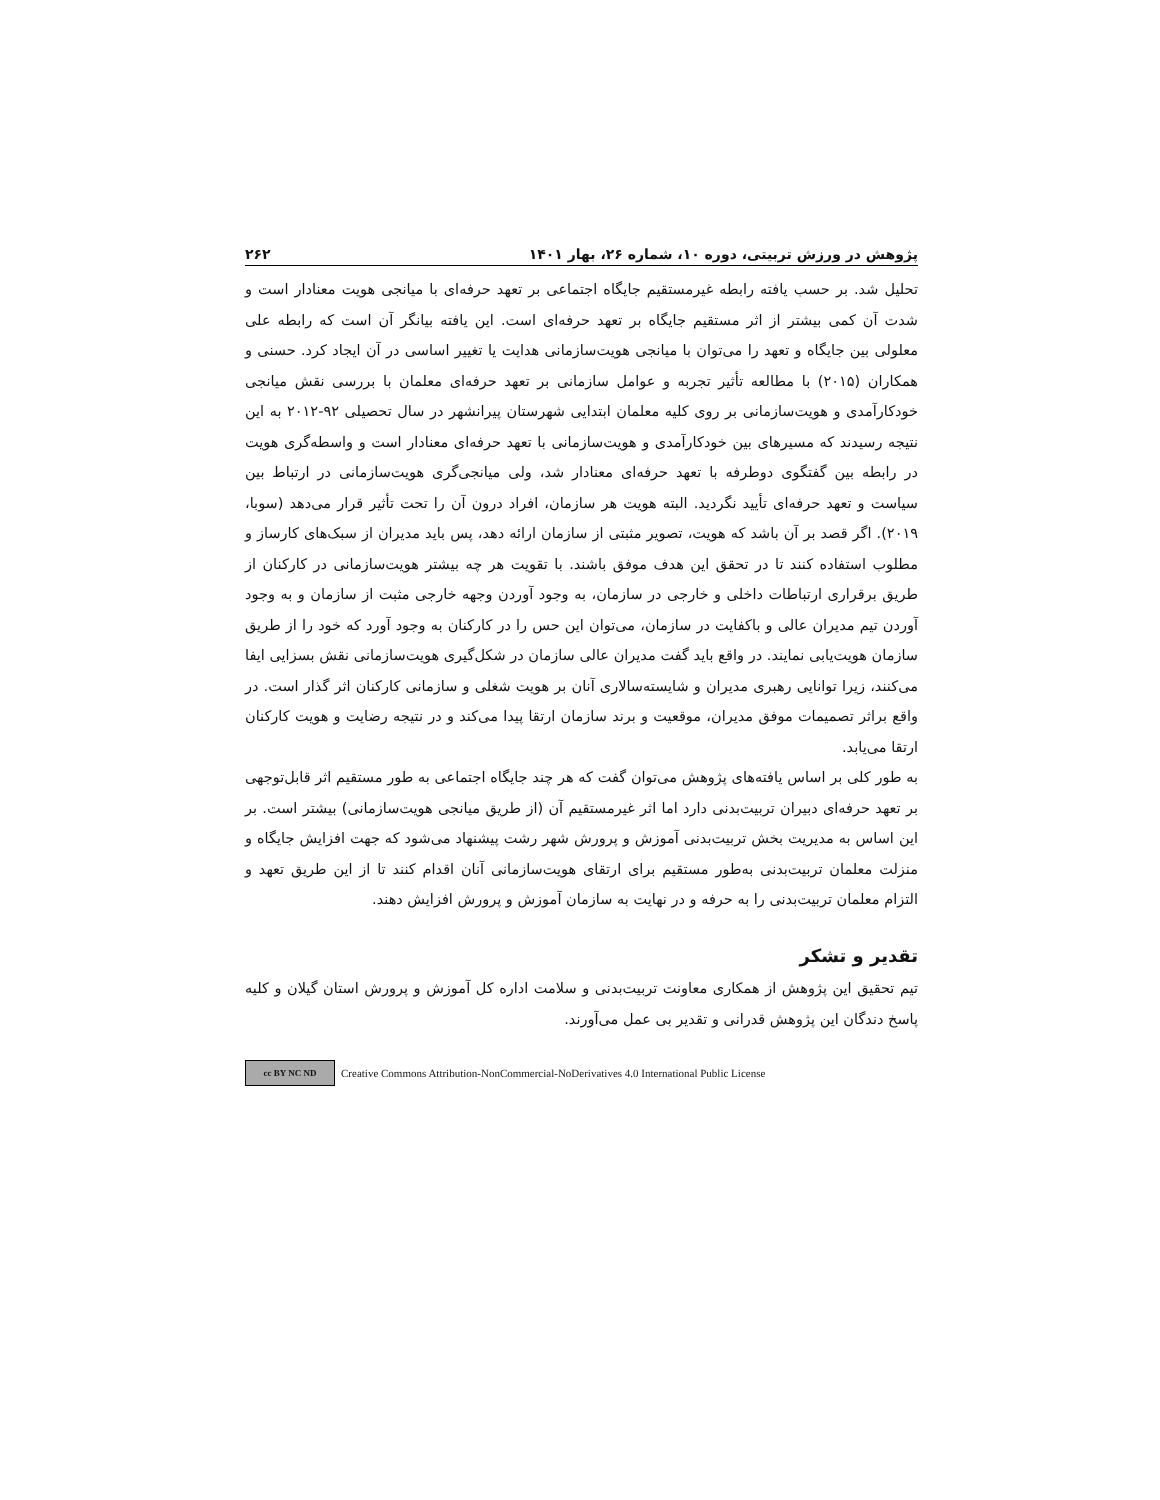پژوهش در ورزش تربیتی، دوره ۱۰، شماره ۲۶، بهار ۱۴۰۱ ۲۶۲
تحلیل شد. بر حسب یافته رابطه غیرمستقیم جایگاه اجتماعی بر تعهد حرفه‌ای با میانجی هویت معنادار است و شدت آن کمی بیشتر از اثر مستقیم جایگاه بر تعهد حرفه‌ای است. این یافته بیانگر آن است که رابطه علی معلولی بین جایگاه و تعهد را می‌توان با میانجی هویت‌سازمانی هدایت یا تغییر اساسی در آن ایجاد کرد. حسنی و همکاران (۲۰۱۵) با مطالعه تأثیر تجربه و عوامل سازمانی بر تعهد حرفه‌ای معلمان با بررسی نقش میانجی خودکارآمدی و هویت‌سازمانی بر روی کلیه معلمان ابتدایی شهرستان پیرانشهر در سال تحصیلی ۹۲-۲۰۱۲ به این نتیجه رسیدند که مسیرهای بین خودکارآمدی و هویت‌سازمانی با تعهد حرفه‌ای معنادار است و واسطه‌گری هویت در رابطه بین گفتگوی دوطرفه با تعهد حرفه‌ای معنادار شد، ولی میانجی‌گری هویت‌سازمانی در ارتباط بین سیاست و تعهد حرفه‌ای تأیید نگردید. البته هویت هر سازمان، افراد درون آن را تحت تأثیر قرار می‌دهد (سوبا، ۲۰۱۹). اگر قصد بر آن باشد که هویت، تصویر مثبتی از سازمان ارائه دهد، پس باید مدیران از سبک‌های کارساز و مطلوب استفاده کنند تا در تحقق این هدف موفق باشند. با تقویت هر چه بیشتر هویت‌سازمانی در کارکنان از طریق برقراری ارتباطات داخلی و خارجی در سازمان، به وجود آوردن وجهه خارجی مثبت از سازمان و به وجود آوردن تیم مدیران عالی و باکفایت در سازمان، می‌توان این حس را در کارکنان به وجود آورد که خود را از طریق سازمان هویت‌یابی نمایند. در واقع باید گفت مدیران عالی سازمان در شکل‌گیری هویت‌سازمانی نقش بسزایی ایفا می‌کنند، زیرا توانایی رهبری مدیران و شایسته‌سالاری آنان بر هویت شغلی و سازمانی کارکنان اثر گذار است. در واقع براثر تصمیمات موفق مدیران، موقعیت و برند سازمان ارتقا پیدا می‌کند و در نتیجه رضایت و هویت کارکنان ارتقا می‌یابد.
به طور کلی بر اساس یافته‌های پژوهش می‌توان گفت که هر چند جایگاه اجتماعی به طور مستقیم اثر قابل‌توجهی بر تعهد حرفه‌ای دبیران تربیت‌بدنی دارد اما اثر غیرمستقیم آن (از طریق میانجی هویت‌سازمانی) بیشتر است. بر این اساس به مدیریت بخش تربیت‌بدنی آموزش و پرورش شهر رشت پیشنهاد می‌شود که جهت افزایش جایگاه و منزلت معلمان تربیت‌بدنی به‌طور مستقیم برای ارتقای هویت‌سازمانی آنان اقدام کنند تا از این طریق تعهد و التزام معلمان تربیت‌بدنی را به حرفه و در نهایت به سازمان آموزش و پرورش افزایش دهند.
تقدیر و تشکر
تیم تحقیق این پژوهش از همکاری معاونت تربیت‌بدنی و سلامت اداره کل آموزش و پرورش استان گیلان و کلیه پاسخ دندگان این پژوهش قدرانی و تقدیر بی عمل می‌آورند.
cc BY NC ND
Creative Commons Attribution-NonCommercial-NoDerivatives 4.0 International Public License